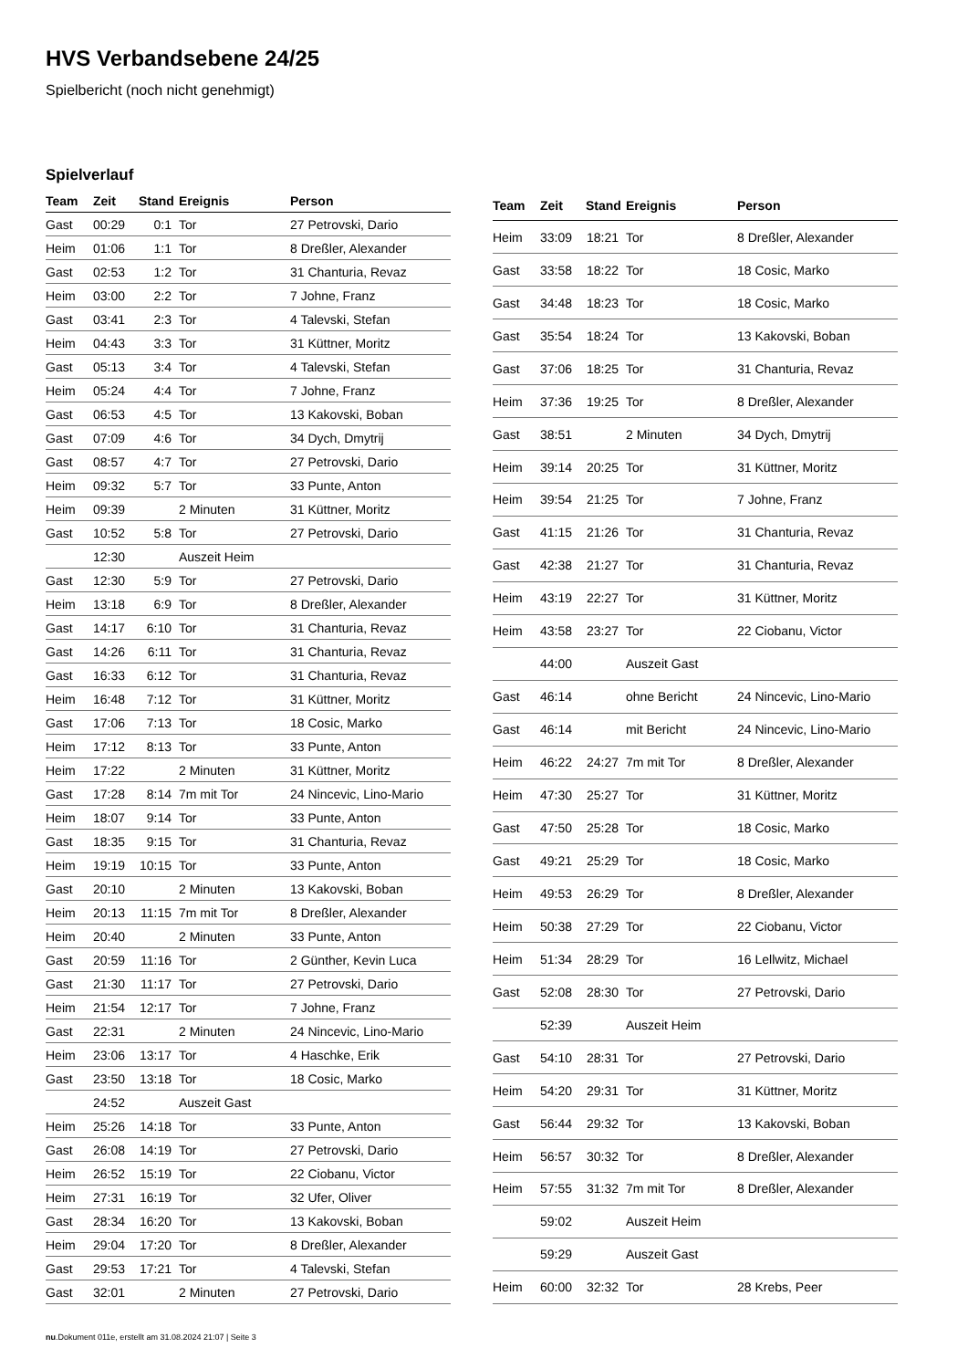HVS Verbandsebene 24/25
Spielbericht (noch nicht genehmigt)
Spielverlauf
| Team | Zeit | Stand | Ereignis | Person |
| --- | --- | --- | --- | --- |
| Gast | 00:29 | 0:1 | Tor | 27 Petrovski, Dario |
| Heim | 01:06 | 1:1 | Tor | 8 Dreßler, Alexander |
| Gast | 02:53 | 1:2 | Tor | 31 Chanturia, Revaz |
| Heim | 03:00 | 2:2 | Tor | 7 Johne, Franz |
| Gast | 03:41 | 2:3 | Tor | 4 Talevski, Stefan |
| Heim | 04:43 | 3:3 | Tor | 31 Küttner, Moritz |
| Gast | 05:13 | 3:4 | Tor | 4 Talevski, Stefan |
| Heim | 05:24 | 4:4 | Tor | 7 Johne, Franz |
| Gast | 06:53 | 4:5 | Tor | 13 Kakovski, Boban |
| Gast | 07:09 | 4:6 | Tor | 34 Dych, Dmytrij |
| Gast | 08:57 | 4:7 | Tor | 27 Petrovski, Dario |
| Heim | 09:32 | 5:7 | Tor | 33 Punte, Anton |
| Heim | 09:39 | | 2 Minuten | 31 Küttner, Moritz |
| Gast | 10:52 | 5:8 | Tor | 27 Petrovski, Dario |
| | 12:30 | | Auszeit Heim | |
| Gast | 12:30 | 5:9 | Tor | 27 Petrovski, Dario |
| Heim | 13:18 | 6:9 | Tor | 8 Dreßler, Alexander |
| Gast | 14:17 | 6:10 | Tor | 31 Chanturia, Revaz |
| Gast | 14:26 | 6:11 | Tor | 31 Chanturia, Revaz |
| Gast | 16:33 | 6:12 | Tor | 31 Chanturia, Revaz |
| Heim | 16:48 | 7:12 | Tor | 31 Küttner, Moritz |
| Gast | 17:06 | 7:13 | Tor | 18 Cosic, Marko |
| Heim | 17:12 | 8:13 | Tor | 33 Punte, Anton |
| Heim | 17:22 | | 2 Minuten | 31 Küttner, Moritz |
| Gast | 17:28 | 8:14 | 7m mit Tor | 24 Nincevic, Lino-Mario |
| Heim | 18:07 | 9:14 | Tor | 33 Punte, Anton |
| Gast | 18:35 | 9:15 | Tor | 31 Chanturia, Revaz |
| Heim | 19:19 | 10:15 | Tor | 33 Punte, Anton |
| Gast | 20:10 | | 2 Minuten | 13 Kakovski, Boban |
| Heim | 20:13 | 11:15 | 7m mit Tor | 8 Dreßler, Alexander |
| Heim | 20:40 | | 2 Minuten | 33 Punte, Anton |
| Gast | 20:59 | 11:16 | Tor | 2 Günther, Kevin Luca |
| Gast | 21:30 | 11:17 | Tor | 27 Petrovski, Dario |
| Heim | 21:54 | 12:17 | Tor | 7 Johne, Franz |
| Gast | 22:31 | | 2 Minuten | 24 Nincevic, Lino-Mario |
| Heim | 23:06 | 13:17 | Tor | 4 Haschke, Erik |
| Gast | 23:50 | 13:18 | Tor | 18 Cosic, Marko |
| | 24:52 | | Auszeit Gast | |
| Heim | 25:26 | 14:18 | Tor | 33 Punte, Anton |
| Gast | 26:08 | 14:19 | Tor | 27 Petrovski, Dario |
| Heim | 26:52 | 15:19 | Tor | 22 Ciobanu, Victor |
| Heim | 27:31 | 16:19 | Tor | 32 Ufer, Oliver |
| Gast | 28:34 | 16:20 | Tor | 13 Kakovski, Boban |
| Heim | 29:04 | 17:20 | Tor | 8 Dreßler, Alexander |
| Gast | 29:53 | 17:21 | Tor | 4 Talevski, Stefan |
| Gast | 32:01 | | 2 Minuten | 27 Petrovski, Dario |
| Team | Zeit | Stand | Ereignis | Person |
| --- | --- | --- | --- | --- |
| Heim | 33:09 | 18:21 | Tor | 8 Dreßler, Alexander |
| Gast | 33:58 | 18:22 | Tor | 18 Cosic, Marko |
| Gast | 34:48 | 18:23 | Tor | 18 Cosic, Marko |
| Gast | 35:54 | 18:24 | Tor | 13 Kakovski, Boban |
| Gast | 37:06 | 18:25 | Tor | 31 Chanturia, Revaz |
| Heim | 37:36 | 19:25 | Tor | 8 Dreßler, Alexander |
| Gast | 38:51 | | 2 Minuten | 34 Dych, Dmytrij |
| Heim | 39:14 | 20:25 | Tor | 31 Küttner, Moritz |
| Heim | 39:54 | 21:25 | Tor | 7 Johne, Franz |
| Gast | 41:15 | 21:26 | Tor | 31 Chanturia, Revaz |
| Gast | 42:38 | 21:27 | Tor | 31 Chanturia, Revaz |
| Heim | 43:19 | 22:27 | Tor | 31 Küttner, Moritz |
| Heim | 43:58 | 23:27 | Tor | 22 Ciobanu, Victor |
| | 44:00 | | Auszeit Gast | |
| Gast | 46:14 | | ohne Bericht | 24 Nincevic, Lino-Mario |
| Gast | 46:14 | | mit Bericht | 24 Nincevic, Lino-Mario |
| Heim | 46:22 | 24:27 | 7m mit Tor | 8 Dreßler, Alexander |
| Heim | 47:30 | 25:27 | Tor | 31 Küttner, Moritz |
| Gast | 47:50 | 25:28 | Tor | 18 Cosic, Marko |
| Gast | 49:21 | 25:29 | Tor | 18 Cosic, Marko |
| Heim | 49:53 | 26:29 | Tor | 8 Dreßler, Alexander |
| Heim | 50:38 | 27:29 | Tor | 22 Ciobanu, Victor |
| Heim | 51:34 | 28:29 | Tor | 16 Lellwitz, Michael |
| Gast | 52:08 | 28:30 | Tor | 27 Petrovski, Dario |
| | 52:39 | | Auszeit Heim | |
| Gast | 54:10 | 28:31 | Tor | 27 Petrovski, Dario |
| Heim | 54:20 | 29:31 | Tor | 31 Küttner, Moritz |
| Gast | 56:44 | 29:32 | Tor | 13 Kakovski, Boban |
| Heim | 56:57 | 30:32 | Tor | 8 Dreßler, Alexander |
| Heim | 57:55 | 31:32 | 7m mit Tor | 8 Dreßler, Alexander |
| | 59:02 | | Auszeit Heim | |
| | 59:29 | | Auszeit Gast | |
| Heim | 60:00 | 32:32 | Tor | 28 Krebs, Peer |
nu.Dokument 011e, erstellt am 31.08.2024 21:07 | Seite 3